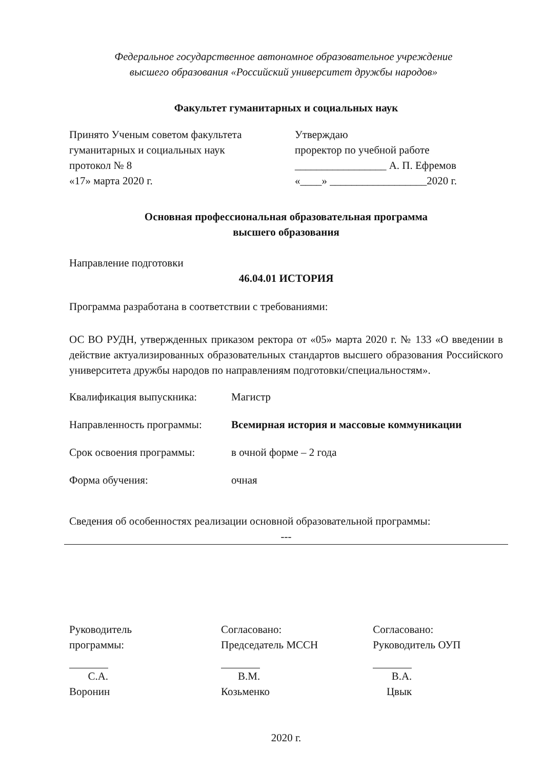Федеральное государственное автономное образовательное учреждение
высшего образования «Российский университет дружбы народов»
Факультет гуманитарных и социальных наук
Принято Ученым советом факультета
гуманитарных и социальных наук
протокол № 8
«17» марта 2020 г.
Утверждаю
проректор по учебной работе
_________________ А. П. Ефремов
«____» __________________2020 г.
Основная профессиональная образовательная программа
высшего образования
Направление подготовки
46.04.01 ИСТОРИЯ
Программа разработана в соответствии с требованиями:
ОС ВО РУДН, утвержденных приказом ректора от «05» марта 2020 г. № 133 «О введении в действие актуализированных образовательных стандартов высшего образования Российского университета дружбы народов по направлениям подготовки/специальностям».
Квалификация выпускника: Магистр
Направленность программы: Всемирная история и массовые коммуникации
Срок освоения программы: в очной форме – 2 года
Форма обучения: очная
Сведения об особенностях реализации основной образовательной программы:
---
Руководитель
программы:
С.А. Воронин
Согласовано:
Председатель МССН
В.М. Козьменко
Согласовано:
Руководитель ОУП
В.А. Цвык
2020 г.